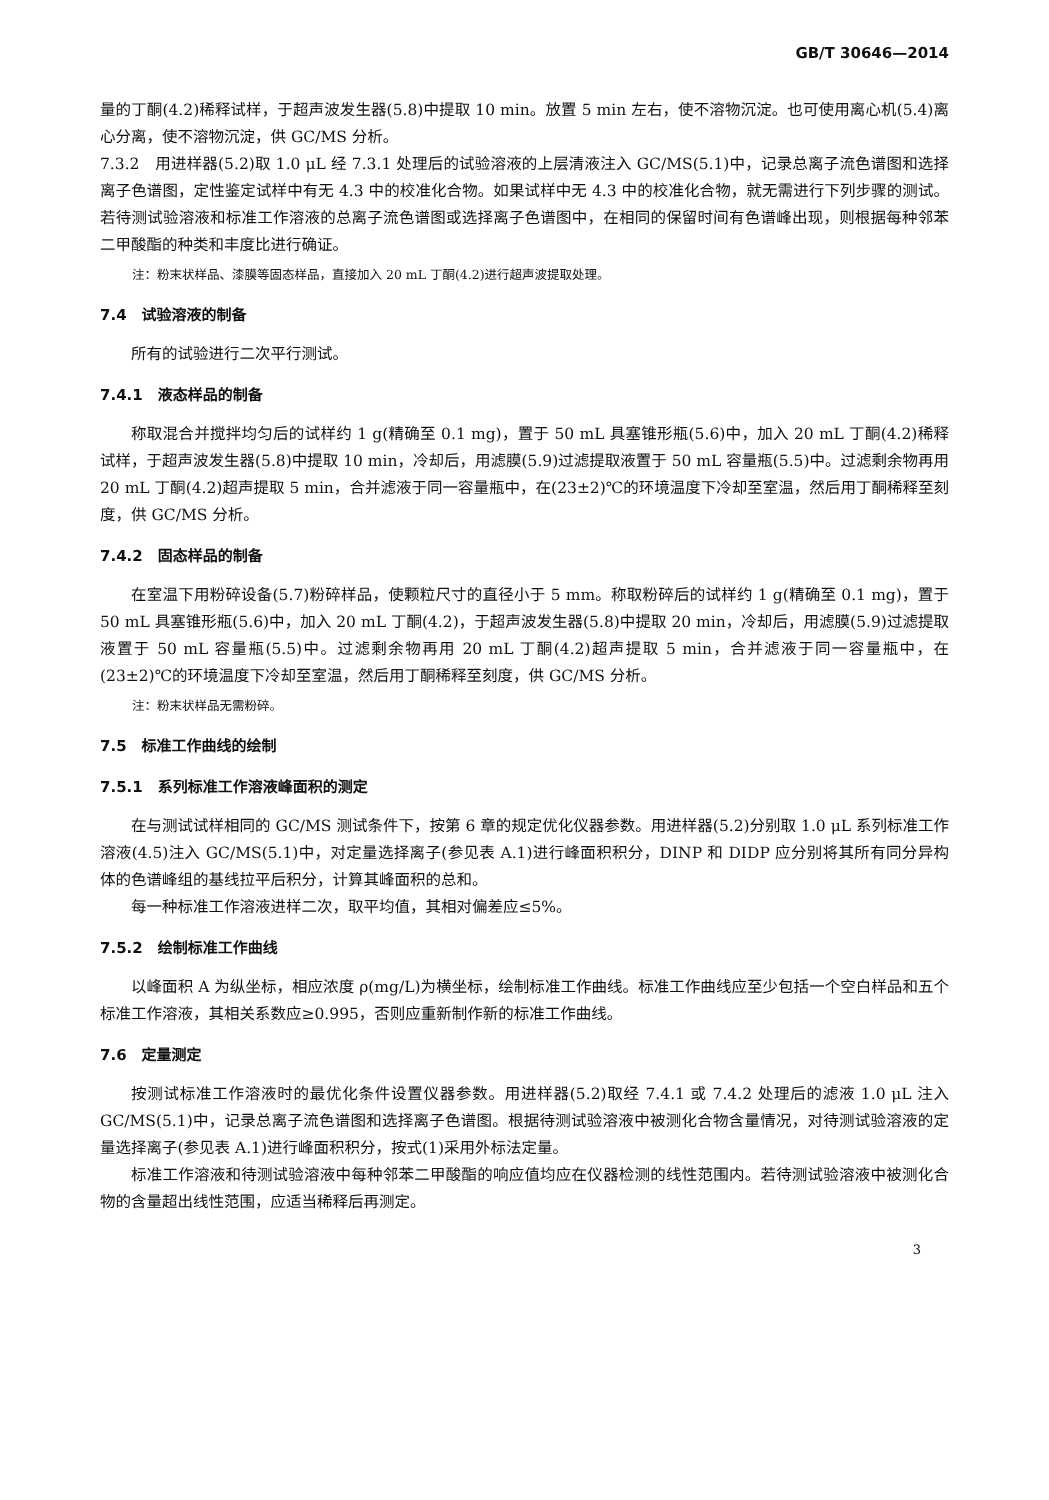GB/T 30646—2014
量的丁酮(4.2)稀释试样，于超声波发生器(5.8)中提取 10 min。放置 5 min 左右，使不溶物沉淀。也可使用离心机(5.4)离心分离，使不溶物沉淀，供 GC/MS 分析。
7.3.2　用进样器(5.2)取 1.0 μL 经 7.3.1 处理后的试验溶液的上层清液注入 GC/MS(5.1)中，记录总离子流色谱图和选择离子色谱图，定性鉴定试样中有无 4.3 中的校准化合物。如果试样中无 4.3 中的校准化合物，就无需进行下列步骤的测试。若待测试验溶液和标准工作溶液的总离子流色谱图或选择离子色谱图中，在相同的保留时间有色谱峰出现，则根据每种邻苯二甲酸酯的种类和丰度比进行确证。
注：粉末状样品、漆膜等固态样品，直接加入 20 mL 丁酮(4.2)进行超声波提取处理。
7.4　试验溶液的制备
所有的试验进行二次平行测试。
7.4.1　液态样品的制备
称取混合并搅拌均匀后的试样约 1 g(精确至 0.1 mg)，置于 50 mL 具塞锥形瓶(5.6)中，加入 20 mL 丁酮(4.2)稀释试样，于超声波发生器(5.8)中提取 10 min，冷却后，用滤膜(5.9)过滤提取液置于 50 mL 容量瓶(5.5)中。过滤剩余物再用 20 mL 丁酮(4.2)超声提取 5 min，合并滤液于同一容量瓶中，在(23±2)℃的环境温度下冷却至室温，然后用丁酮稀释至刻度，供 GC/MS 分析。
7.4.2　固态样品的制备
在室温下用粉碎设备(5.7)粉碎样品，使颗粒尺寸的直径小于 5 mm。称取粉碎后的试样约 1 g(精确至 0.1 mg)，置于 50 mL 具塞锥形瓶(5.6)中，加入 20 mL 丁酮(4.2)，于超声波发生器(5.8)中提取 20 min，冷却后，用滤膜(5.9)过滤提取液置于 50 mL 容量瓶(5.5)中。过滤剩余物再用 20 mL 丁酮(4.2)超声提取 5 min，合并滤液于同一容量瓶中，在(23±2)℃的环境温度下冷却至室温，然后用丁酮稀释至刻度，供 GC/MS 分析。
注：粉末状样品无需粉碎。
7.5　标准工作曲线的绘制
7.5.1　系列标准工作溶液峰面积的测定
在与测试试样相同的 GC/MS 测试条件下，按第 6 章的规定优化仪器参数。用进样器(5.2)分别取 1.0 μL 系列标准工作溶液(4.5)注入 GC/MS(5.1)中，对定量选择离子(参见表 A.1)进行峰面积积分，DINP 和 DIDP 应分别将其所有同分异构体的色谱峰组的基线拉平后积分，计算其峰面积的总和。
每一种标准工作溶液进样二次，取平均值，其相对偏差应≤5%。
7.5.2　绘制标准工作曲线
以峰面积 A 为纵坐标，相应浓度 ρ(mg/L)为横坐标，绘制标准工作曲线。标准工作曲线应至少包括一个空白样品和五个标准工作溶液，其相关系数应≥0.995，否则应重新制作新的标准工作曲线。
7.6　定量测定
按测试标准工作溶液时的最优化条件设置仪器参数。用进样器(5.2)取经 7.4.1 或 7.4.2 处理后的滤液 1.0 μL 注入 GC/MS(5.1)中，记录总离子流色谱图和选择离子色谱图。根据待测试验溶液中被测化合物含量情况，对待测试验溶液的定量选择离子(参见表 A.1)进行峰面积积分，按式(1)采用外标法定量。
标准工作溶液和待测试验溶液中每种邻苯二甲酸酯的响应值均应在仪器检测的线性范围内。若待测试验溶液中被测化合物的含量超出线性范围，应适当稀释后再测定。
3